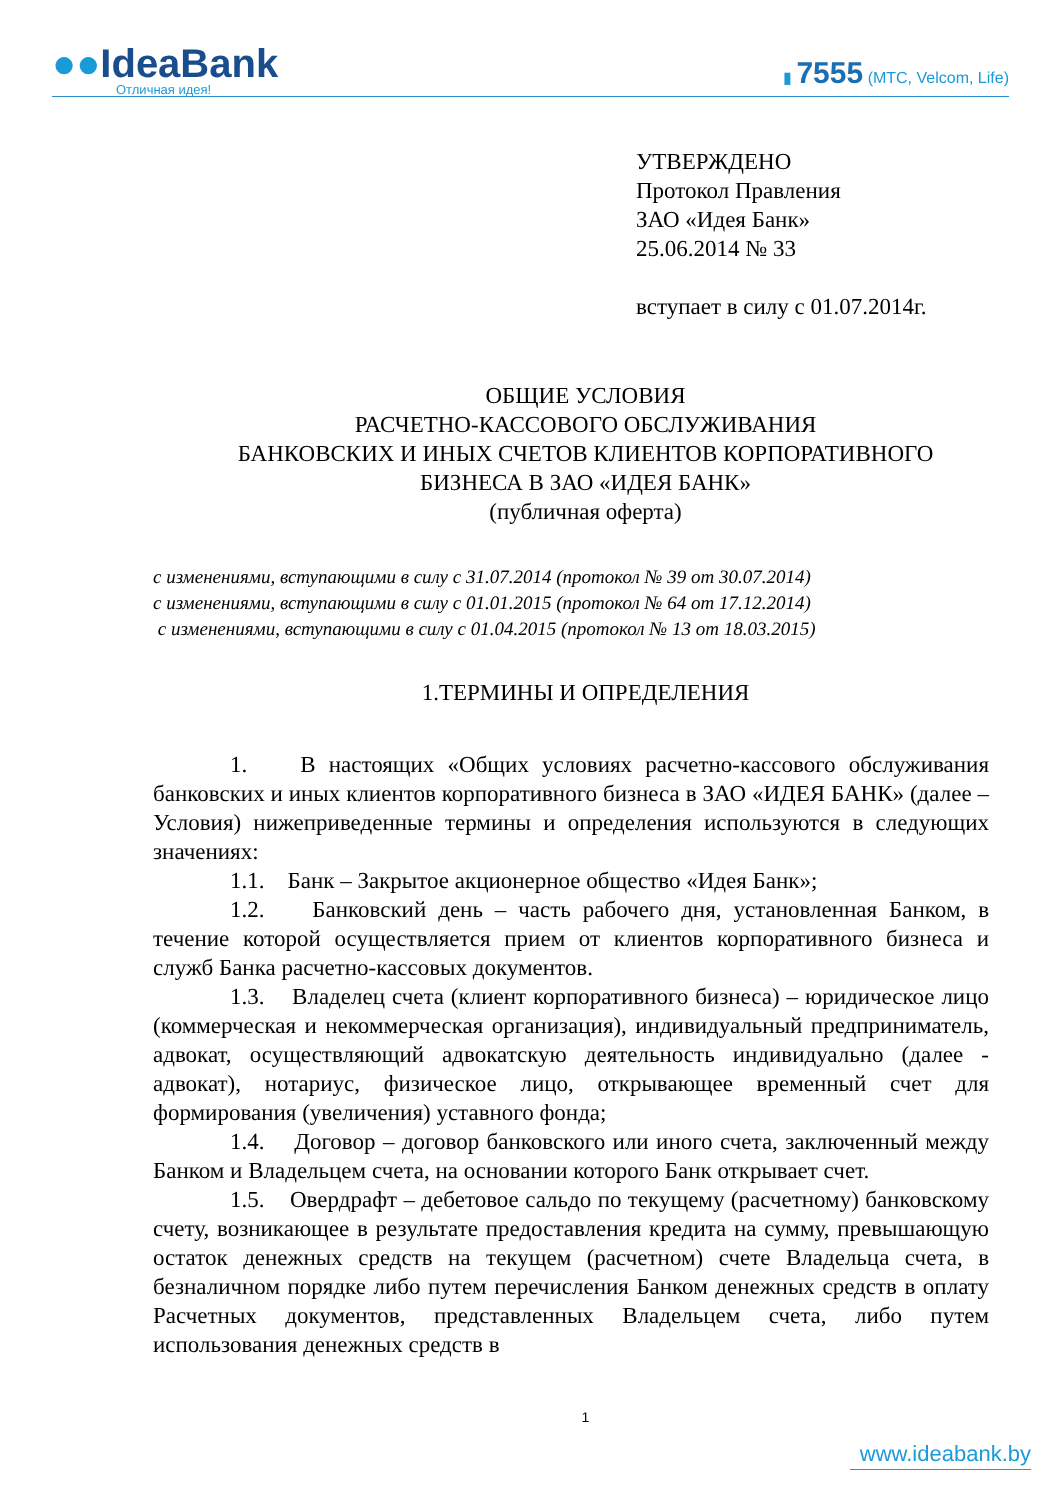●●IdeaBank
Отличная идея!
▮ 7555 (МТС, Velcom, Life)
УТВЕРЖДЕНО
Протокол Правления
ЗАО «Идея Банк»
25.06.2014 № 33
вступает в силу с 01.07.2014г.
ОБЩИЕ УСЛОВИЯ
РАСЧЕТНО-КАССОВОГО ОБСЛУЖИВАНИЯ
БАНКОВСКИХ И ИНЫХ СЧЕТОВ КЛИЕНТОВ КОРПОРАТИВНОГО
БИЗНЕСА В ЗАО «ИДЕЯ БАНК»
(публичная оферта)
с изменениями, вступающими в силу с 31.07.2014 (протокол № 39 от 30.07.2014)
с изменениями, вступающими в силу с 01.01.2015 (протокол № 64 от 17.12.2014)
с изменениями, вступающими в силу с 01.04.2015 (протокол № 13 от 18.03.2015)
1.ТЕРМИНЫ И ОПРЕДЕЛЕНИЯ
1. В настоящих «Общих условиях расчетно-кассового обслуживания банковских и иных клиентов корпоративного бизнеса в ЗАО «ИДЕЯ БАНК» (далее – Условия) нижеприведенные термины и определения используются в следующих значениях:
1.1. Банк – Закрытое акционерное общество «Идея Банк»;
1.2. Банковский день – часть рабочего дня, установленная Банком, в течение которой осуществляется прием от клиентов корпоративного бизнеса и служб Банка расчетно-кассовых документов.
1.3. Владелец счета (клиент корпоративного бизнеса) – юридическое лицо (коммерческая и некоммерческая организация), индивидуальный предприниматель, адвокат, осуществляющий адвокатскую деятельность индивидуально (далее - адвокат), нотариус, физическое лицо, открывающее временный счет для формирования (увеличения) уставного фонда;
1.4. Договор – договор банковского или иного счета, заключенный между Банком и Владельцем счета, на основании которого Банк открывает счет.
1.5. Овердрафт – дебетовое сальдо по текущему (расчетному) банковскому счету, возникающее в результате предоставления кредита на сумму, превышающую остаток денежных средств на текущем (расчетном) счете Владельца счета, в безналичном порядке либо путем перечисления Банком денежных средств в оплату Расчетных документов, представленных Владельцем счета, либо путем использования денежных средств в
1
www.ideabank.by